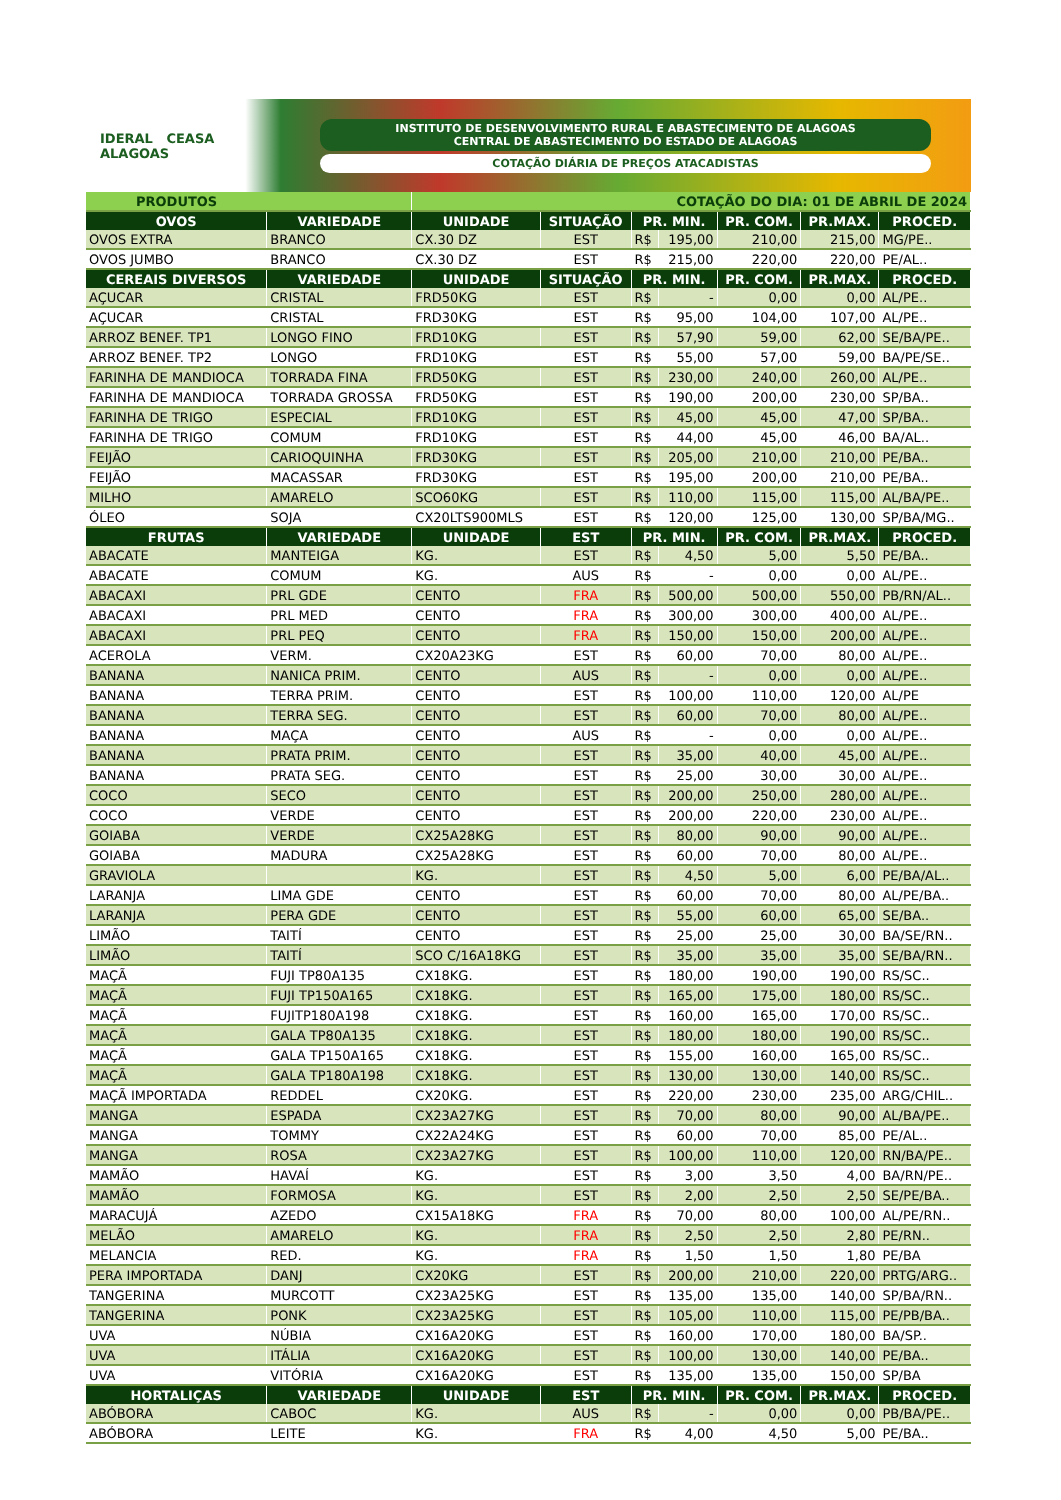IDERAL CEASA ALAGOAS
INSTITUTO DE DESENVOLVIMENTO RURAL E ABASTECIMENTO DE ALAGOAS
CENTRAL DE ABASTECIMENTO DO ESTADO DE ALAGOAS
COTAÇÃO DIÁRIA DE PREÇOS ATACADISTAS
| PRODUTOS | | COTAÇÃO DO DIA: 01 DE ABRIL DE 2024 | | | | | | |
| OVOS | VARIEDADE | UNIDADE | SITUAÇÃO | PR. MIN. | | PR. COM. | PR.MAX. | PROCED. |
| OVOS EXTRA | BRANCO | CX.30 DZ | EST | R$ | 195,00 | 210,00 | 215,00 | MG/PE.. |
| OVOS JUMBO | BRANCO | CX.30 DZ | EST | R$ | 215,00 | 220,00 | 220,00 | PE/AL.. |
| CEREAIS DIVERSOS | VARIEDADE | UNIDADE | SITUAÇÃO | PR. MIN. | | PR. COM. | PR.MAX. | PROCED. |
| AÇUCAR | CRISTAL | FRD50KG | EST | R$ | - | 0,00 | 0,00 | AL/PE.. |
| AÇUCAR | CRISTAL | FRD30KG | EST | R$ | 95,00 | 104,00 | 107,00 | AL/PE.. |
| ARROZ BENEF. TP1 | LONGO FINO | FRD10KG | EST | R$ | 57,90 | 59,00 | 62,00 | SE/BA/PE.. |
| ARROZ BENEF. TP2 | LONGO | FRD10KG | EST | R$ | 55,00 | 57,00 | 59,00 | BA/PE/SE.. |
| FARINHA DE MANDIOCA | TORRADA FINA | FRD50KG | EST | R$ | 230,00 | 240,00 | 260,00 | AL/PE.. |
| FARINHA DE MANDIOCA | TORRADA GROSSA | FRD50KG | EST | R$ | 190,00 | 200,00 | 230,00 | SP/BA.. |
| FARINHA DE TRIGO | ESPECIAL | FRD10KG | EST | R$ | 45,00 | 45,00 | 47,00 | SP/BA.. |
| FARINHA DE TRIGO | COMUM | FRD10KG | EST | R$ | 44,00 | 45,00 | 46,00 | BA/AL.. |
| FEIJÃO | CARIOQUINHA | FRD30KG | EST | R$ | 205,00 | 210,00 | 210,00 | PE/BA.. |
| FEIJÃO | MACASSAR | FRD30KG | EST | R$ | 195,00 | 200,00 | 210,00 | PE/BA.. |
| MILHO | AMARELO | SCO60KG | EST | R$ | 110,00 | 115,00 | 115,00 | AL/BA/PE.. |
| ÓLEO | SOJA | CX20LTS900MLS | EST | R$ | 120,00 | 125,00 | 130,00 | SP/BA/MG.. |
| FRUTAS | VARIEDADE | UNIDADE | EST | PR. MIN. | | PR. COM. | PR.MAX. | PROCED. |
| ABACATE | MANTEIGA | KG. | EST | R$ | 4,50 | 5,00 | 5,50 | PE/BA.. |
| ABACATE | COMUM | KG. | AUS | R$ | - | 0,00 | 0,00 | AL/PE.. |
| ABACAXI | PRL GDE | CENTO | FRA | R$ | 500,00 | 500,00 | 550,00 | PB/RN/AL.. |
| ABACAXI | PRL MED | CENTO | FRA | R$ | 300,00 | 300,00 | 400,00 | AL/PE.. |
| ABACAXI | PRL PEQ | CENTO | FRA | R$ | 150,00 | 150,00 | 200,00 | AL/PE.. |
| ACEROLA | VERM. | CX20A23KG | EST | R$ | 60,00 | 70,00 | 80,00 | AL/PE.. |
| BANANA | NANICA PRIM. | CENTO | AUS | R$ | - | 0,00 | 0,00 | AL/PE.. |
| BANANA | TERRA PRIM. | CENTO | EST | R$ | 100,00 | 110,00 | 120,00 | AL/PE |
| BANANA | TERRA SEG. | CENTO | EST | R$ | 60,00 | 70,00 | 80,00 | AL/PE.. |
| BANANA | MAÇA | CENTO | AUS | R$ | - | 0,00 | 0,00 | AL/PE.. |
| BANANA | PRATA PRIM. | CENTO | EST | R$ | 35,00 | 40,00 | 45,00 | AL/PE.. |
| BANANA | PRATA SEG. | CENTO | EST | R$ | 25,00 | 30,00 | 30,00 | AL/PE.. |
| COCO | SECO | CENTO | EST | R$ | 200,00 | 250,00 | 280,00 | AL/PE.. |
| COCO | VERDE | CENTO | EST | R$ | 200,00 | 220,00 | 230,00 | AL/PE.. |
| GOIABA | VERDE | CX25A28KG | EST | R$ | 80,00 | 90,00 | 90,00 | AL/PE.. |
| GOIABA | MADURA | CX25A28KG | EST | R$ | 60,00 | 70,00 | 80,00 | AL/PE.. |
| GRAVIOLA | | KG. | EST | R$ | 4,50 | 5,00 | 6,00 | PE/BA/AL.. |
| LARANJA | LIMA GDE | CENTO | EST | R$ | 60,00 | 70,00 | 80,00 | AL/PE/BA.. |
| LARANJA | PERA GDE | CENTO | EST | R$ | 55,00 | 60,00 | 65,00 | SE/BA.. |
| LIMÃO | TAITÍ | CENTO | EST | R$ | 25,00 | 25,00 | 30,00 | BA/SE/RN.. |
| LIMÃO | TAITÍ | SCO C/16A18KG | EST | R$ | 35,00 | 35,00 | 35,00 | SE/BA/RN.. |
| MAÇÃ | FUJI TP80A135 | CX18KG. | EST | R$ | 180,00 | 190,00 | 190,00 | RS/SC.. |
| MAÇÃ | FUJI TP150A165 | CX18KG. | EST | R$ | 165,00 | 175,00 | 180,00 | RS/SC.. |
| MAÇÃ | FUJITP180A198 | CX18KG. | EST | R$ | 160,00 | 165,00 | 170,00 | RS/SC.. |
| MAÇÃ | GALA TP80A135 | CX18KG. | EST | R$ | 180,00 | 180,00 | 190,00 | RS/SC.. |
| MAÇÃ | GALA TP150A165 | CX18KG. | EST | R$ | 155,00 | 160,00 | 165,00 | RS/SC.. |
| MAÇÃ | GALA TP180A198 | CX18KG. | EST | R$ | 130,00 | 130,00 | 140,00 | RS/SC.. |
| MAÇÃ IMPORTADA | REDDEL | CX20KG. | EST | R$ | 220,00 | 230,00 | 235,00 | ARG/CHIL.. |
| MANGA | ESPADA | CX23A27KG | EST | R$ | 70,00 | 80,00 | 90,00 | AL/BA/PE.. |
| MANGA | TOMMY | CX22A24KG | EST | R$ | 60,00 | 70,00 | 85,00 | PE/AL.. |
| MANGA | ROSA | CX23A27KG | EST | R$ | 100,00 | 110,00 | 120,00 | RN/BA/PE.. |
| MAMÃO | HAVAÍ | KG. | EST | R$ | 3,00 | 3,50 | 4,00 | BA/RN/PE.. |
| MAMÃO | FORMOSA | KG. | EST | R$ | 2,00 | 2,50 | 2,50 | SE/PE/BA.. |
| MARACUJÁ | AZEDO | CX15A18KG | FRA | R$ | 70,00 | 80,00 | 100,00 | AL/PE/RN.. |
| MELÃO | AMARELO | KG. | FRA | R$ | 2,50 | 2,50 | 2,80 | PE/RN.. |
| MELANCIA | RED. | KG. | FRA | R$ | 1,50 | 1,50 | 1,80 | PE/BA |
| PERA IMPORTADA | DANJ | CX20KG | EST | R$ | 200,00 | 210,00 | 220,00 | PRTG/ARG.. |
| TANGERINA | MURCOTT | CX23A25KG | EST | R$ | 135,00 | 135,00 | 140,00 | SP/BA/RN.. |
| TANGERINA | PONK | CX23A25KG | EST | R$ | 105,00 | 110,00 | 115,00 | PE/PB/BA.. |
| UVA | NÚBIA | CX16A20KG | EST | R$ | 160,00 | 170,00 | 180,00 | BA/SP.. |
| UVA | ITÁLIA | CX16A20KG | EST | R$ | 100,00 | 130,00 | 140,00 | PE/BA.. |
| UVA | VITÓRIA | CX16A20KG | EST | R$ | 135,00 | 135,00 | 150,00 | SP/BA |
| HORTALIÇAS | VARIEDADE | UNIDADE | EST | PR. MIN. | | PR. COM. | PR.MAX. | PROCED. |
| ABÓBORA | CABOC | KG. | AUS | R$ | - | 0,00 | 0,00 | PB/BA/PE.. |
| ABÓBORA | LEITE | KG. | FRA | R$ | 4,00 | 4,50 | 5,00 | PE/BA.. |